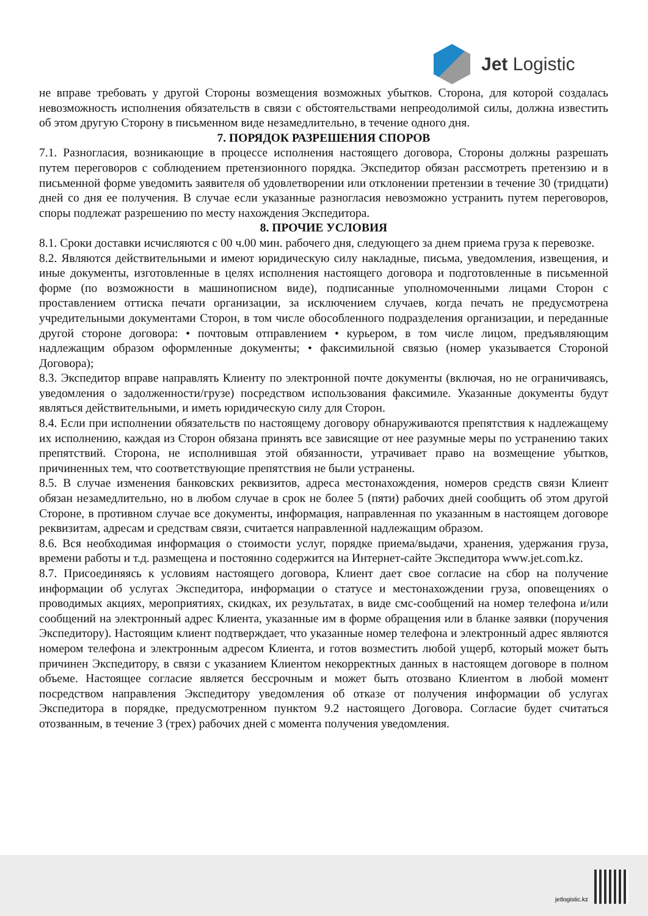Jet Logistic
не вправе требовать у другой Стороны возмещения возможных убытков. Сторона, для которой создалась невозможность исполнения обязательств в связи с обстоятельствами непреодолимой силы, должна известить об этом другую Сторону в письменном виде незамедлительно, в течение одного дня.
7. ПОРЯДОК РАЗРЕШЕНИЯ СПОРОВ
7.1. Разногласия, возникающие в процессе исполнения настоящего договора, Стороны должны разрешать путем переговоров с соблюдением претензионного порядка. Экспедитор обязан рассмотреть претензию и в письменной форме уведомить заявителя об удовлетворении или отклонении претензии в течение 30 (тридцати) дней со дня ее получения. В случае если указанные разногласия невозможно устранить путем переговоров, споры подлежат разрешению по месту нахождения Экспедитора.
8. ПРОЧИЕ УСЛОВИЯ
8.1. Сроки доставки исчисляются с 00 ч.00 мин. рабочего дня, следующего за днем приема груза к перевозке.
8.2. Являются действительными и имеют юридическую силу накладные, письма, уведомления, извещения, и иные документы, изготовленные в целях исполнения настоящего договора и подготовленные в письменной форме (по возможности в машинописном виде), подписанные уполномоченными лицами Сторон с проставлением оттиска печати организации, за исключением случаев, когда печать не предусмотрена учредительными документами Сторон, в том числе обособленного подразделения организации, и переданные другой стороне договора: • почтовым отправлением • курьером, в том числе лицом, предъявляющим надлежащим образом оформленные документы; • факсимильной связью (номер указывается Стороной Договора);
8.3. Экспедитор вправе направлять Клиенту по электронной почте документы (включая, но не ограничиваясь, уведомления о задолженности/грузе) посредством использования факсимиле. Указанные документы будут являться действительными, и иметь юридическую силу для Сторон.
8.4. Если при исполнении обязательств по настоящему договору обнаруживаются препятствия к надлежащему их исполнению, каждая из Сторон обязана принять все зависящие от нее разумные меры по устранению таких препятствий. Сторона, не исполнившая этой обязанности, утрачивает право на возмещение убытков, причиненных тем, что соответствующие препятствия не были устранены.
8.5. В случае изменения банковских реквизитов, адреса местонахождения, номеров средств связи Клиент обязан незамедлительно, но в любом случае в срок не более 5 (пяти) рабочих дней сообщить об этом другой Стороне, в противном случае все документы, информация, направленная по указанным в настоящем договоре реквизитам, адресам и средствам связи, считается направленной надлежащим образом.
8.6. Вся необходимая информация о стоимости услуг, порядке приема/выдачи, хранения, удержания груза, времени работы и т.д. размещена и постоянно содержится на Интернет-сайте Экспедитора www.jet.com.kz.
8.7. Присоединяясь к условиям настоящего договора, Клиент дает свое согласие на сбор на получение информации об услугах Экспедитора, информации о статусе и местонахождении груза, оповещениях о проводимых акциях, мероприятиях, скидках, их результатах, в виде смс-сообщений на номер телефона и/или сообщений на электронный адрес Клиента, указанные им в форме обращения или в бланке заявки (поручения Экспедитору). Настоящим клиент подтверждает, что указанные номер телефона и электронный адрес являются номером телефона и электронным адресом Клиента, и готов возместить любой ущерб, который может быть причинен Экспедитору, в связи с указанием Клиентом некорректных данных в настоящем договоре в полном объеме. Настоящее согласие является бессрочным и может быть отозвано Клиентом в любой момент посредством направления Экспедитору уведомления об отказе от получения информации об услугах Экспедитора в порядке, предусмотренном пунктом 9.2 настоящего Договора. Согласие будет считаться отозванным, в течение 3 (трех) рабочих дней с момента получения уведомления.
jetlogistic.kz